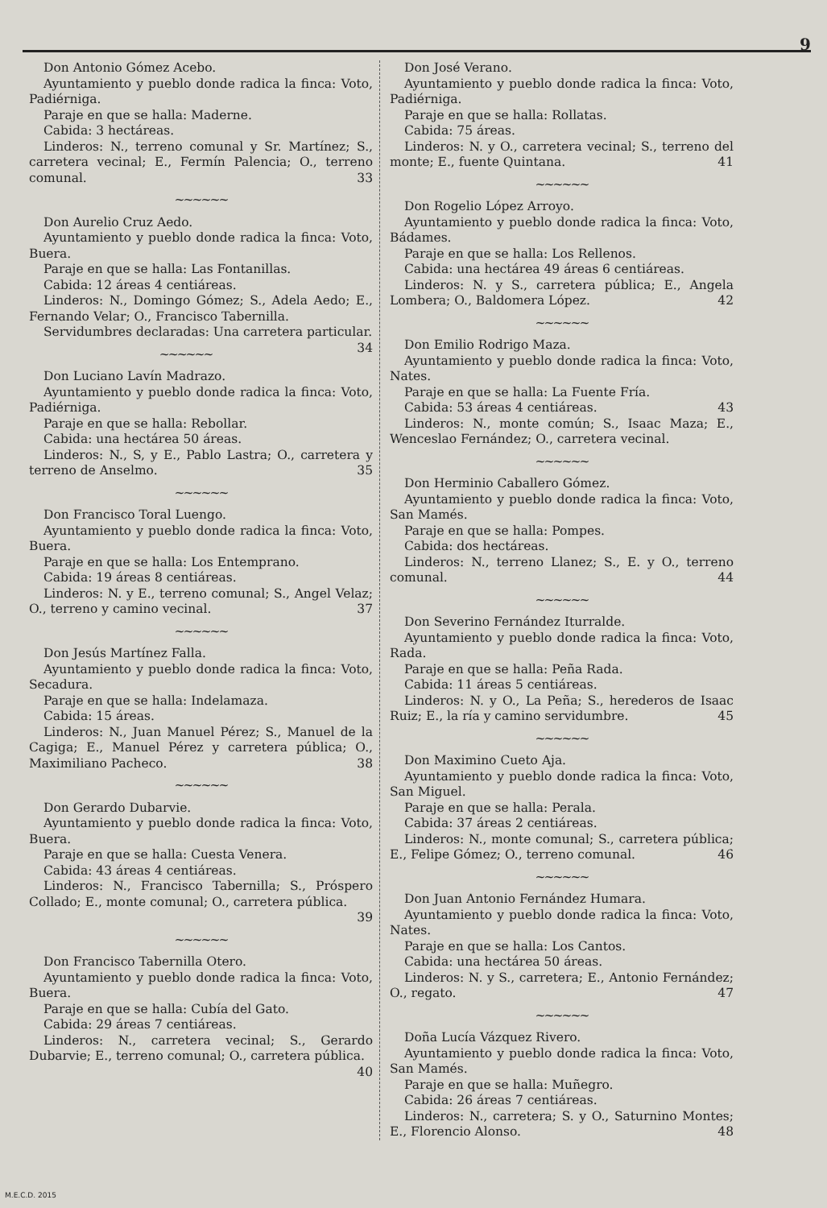9
Don Antonio Gómez Acebo.
Ayuntamiento y pueblo donde radica la finca: Voto, Padiérniga.
Paraje en que se halla: Maderne.
Cabida: 3 hectáreas.
Linderos: N., terreno comunal y Sr. Martínez; S., carretera vecinal; E., Fermín Palencia; O., terreno comunal. 33
~~~~~~
Don Aurelio Cruz Aedo.
Ayuntamiento y pueblo donde radica la finca: Voto, Buera.
Paraje en que se halla: Las Fontanillas.
Cabida: 12 áreas 4 centiáreas.
Linderos: N., Domingo Gómez; S., Adela Aedo; E., Fernando Velar; O., Francisco Tabernilla.
Servidumbres declaradas: Una carretera particular. 34
~~~~~~
Don Luciano Lavín Madrazo.
Ayuntamiento y pueblo donde radica la finca: Voto, Padiérniga.
Paraje en que se halla: Rebollar.
Cabida: una hectárea 50 áreas.
Linderos: N., S, y E., Pablo Lastra; O., carretera y terreno de Anselmo. 35
~~~~~~
Don Francisco Toral Luengo.
Ayuntamiento y pueblo donde radica la finca: Voto, Buera.
Paraje en que se halla: Los Entemprano.
Cabida: 19 áreas 8 centiáreas.
Linderos: N. y E., terreno comunal; S., Angel Velaz; O., terreno y camino vecinal. 37
~~~~~~
Don Jesús Martínez Falla.
Ayuntamiento y pueblo donde radica la finca: Voto, Secadura.
Paraje en que se halla: Indelamaza.
Cabida: 15 áreas.
Linderos: N., Juan Manuel Pérez; S., Manuel de la Cagiga; E., Manuel Pérez y carretera pública; O., Maximiliano Pacheco. 38
~~~~~~
Don Gerardo Dubarvie.
Ayuntamiento y pueblo donde radica la finca: Voto, Buera.
Paraje en que se halla: Cuesta Venera.
Cabida: 43 áreas 4 centiáreas.
Linderos: N., Francisco Tabernilla; S., Próspero Collado; E., monte comunal; O., carretera pública.
39
~~~~~~
Don Francisco Tabernilla Otero.
Ayuntamiento y pueblo donde radica la finca: Voto, Buera.
Paraje en que se halla: Cubía del Gato.
Cabida: 29 áreas 7 centiáreas.
Linderos: N., carretera vecinal; S., Gerardo Dubarvie; E., terreno comunal; O., carretera pública.
40
Don José Verano.
Ayuntamiento y pueblo donde radica la finca: Voto, Padiérniga.
Paraje en que se halla: Rollatas.
Cabida: 75 áreas.
Linderos: N. y O., carretera vecinal; S., terreno del monte; E., fuente Quintana. 41
~~~~~~
Don Rogelio López Arroyo.
Ayuntamiento y pueblo donde radica la finca: Voto, Bádames.
Paraje en que se halla: Los Rellenos.
Cabida: una hectárea 49 áreas 6 centiáreas.
Linderos: N. y S., carretera pública; E., Angela Lombera; O., Baldomera López. 42
~~~~~~
Don Emilio Rodrigo Maza.
Ayuntamiento y pueblo donde radica la finca: Voto, Nates.
Paraje en que se halla: La Fuente Fría.
Cabida: 53 áreas 4 centiáreas. 43
Linderos: N., monte común; S., Isaac Maza; E., Wenceslao Fernández; O., carretera vecinal.
~~~~~~
Don Herminio Caballero Gómez.
Ayuntamiento y pueblo donde radica la finca: Voto, San Mamés.
Paraje en que se halla: Pompes.
Cabida: dos hectáreas.
Linderos: N., terreno Llanez; S., E. y O., terreno comunal. 44
~~~~~~
Don Severino Fernández Iturralde.
Ayuntamiento y pueblo donde radica la finca: Voto, Rada.
Paraje en que se halla: Peña Rada.
Cabida: 11 áreas 5 centiáreas.
Linderos: N. y O., La Peña; S., herederos de Isaac Ruiz; E., la ría y camino servidumbre. 45
~~~~~~
Don Maximino Cueto Aja.
Ayuntamiento y pueblo donde radica la finca: Voto, San Miguel.
Paraje en que se halla: Perala.
Cabida: 37 áreas 2 centiáreas.
Linderos: N., monte comunal; S., carretera pública; E., Felipe Gómez; O., terreno comunal. 46
~~~~~~
Don Juan Antonio Fernández Humara.
Ayuntamiento y pueblo donde radica la finca: Voto, Nates.
Paraje en que se halla: Los Cantos.
Cabida: una hectárea 50 áreas.
Linderos: N. y S., carretera; E., Antonio Fernández; O., regato. 47
~~~~~~
Doña Lucía Vázquez Rivero.
Ayuntamiento y pueblo donde radica la finca: Voto, San Mamés.
Paraje en que se halla: Muñegro.
Cabida: 26 áreas 7 centiáreas.
Linderos: N., carretera; S. y O., Saturnino Montes; E., Florencio Alonso. 48
M.E.C.D. 2015